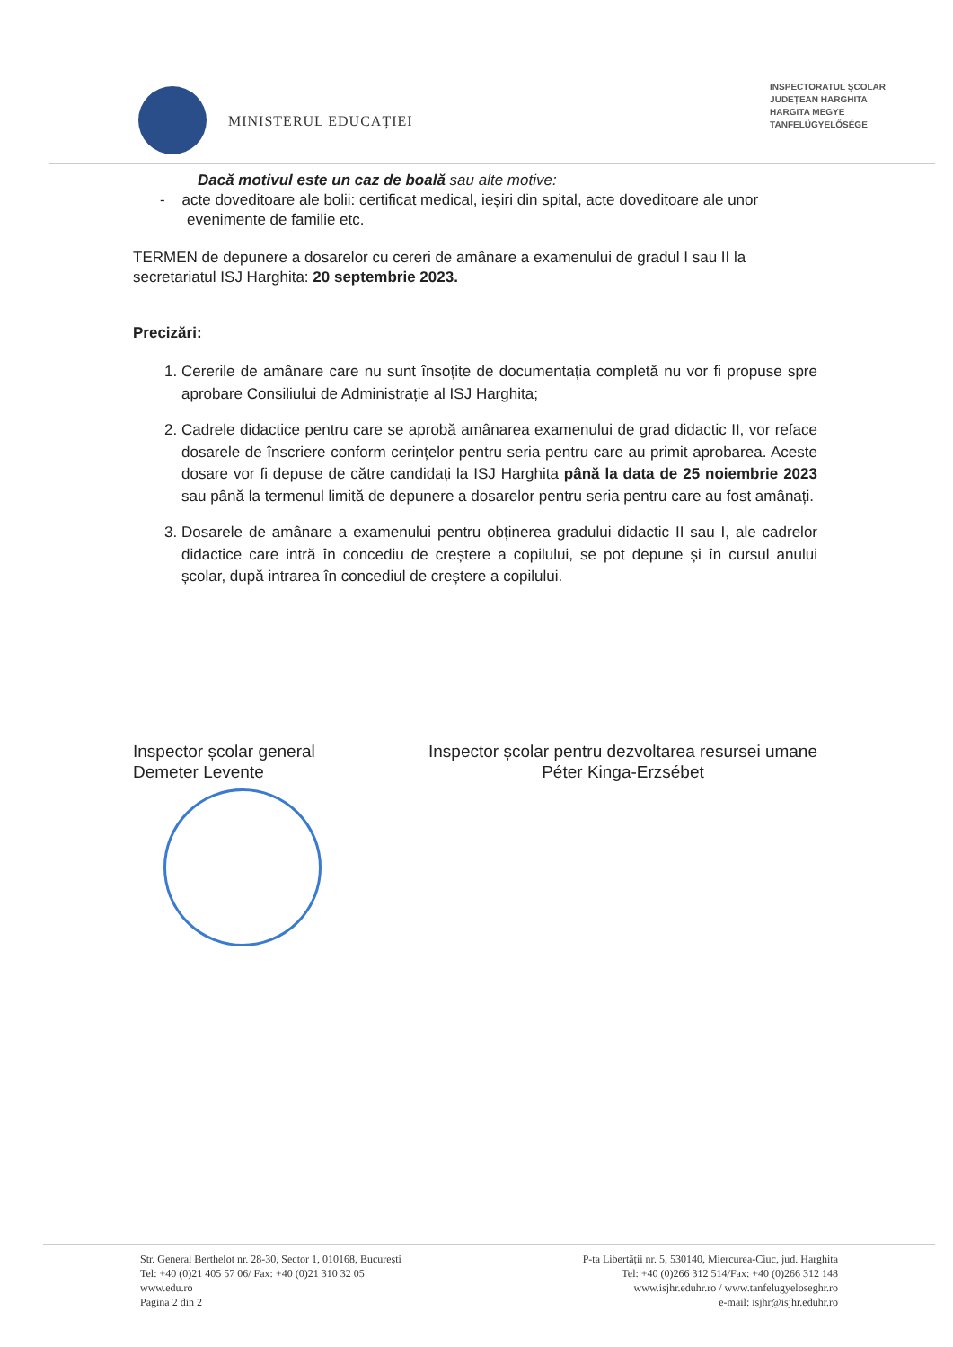MINISTERUL EDUCAȚIEI
INSPECTORATUL ȘCOLAR
JUDEȚEAN HARGHITA
HARGITA MEGYE
TANFELÜGYELŐSÉGE
Dacă motivul este un caz de boală sau alte motive:
- acte doveditoare ale bolii: certificat medical, ieșiri din spital, acte doveditoare ale unor evenimente de familie etc.
TERMEN de depunere a dosarelor cu cereri de amânare a examenului de gradul I sau II la secretariatul ISJ Harghita: 20 septembrie 2023.
Precizări:
1. Cererile de amânare care nu sunt însoțite de documentația completă nu vor fi propuse spre aprobare Consiliului de Administrație al ISJ Harghita;
2. Cadrele didactice pentru care se aprobă amânarea examenului de grad didactic II, vor reface dosarele de înscriere conform cerințelor pentru seria pentru care au primit aprobarea. Aceste dosare vor fi depuse de către candidați la ISJ Harghita până la data de 25 noiembrie 2023 sau până la termenul limită de depunere a dosarelor pentru seria pentru care au fost amânați.
3. Dosarele de amânare a examenului pentru obținerea gradului didactic II sau I, ale cadrelor didactice care intră în concediu de creștere a copilului, se pot depune și în cursul anului școlar, după intrarea în concediul de creștere a copilului.
Inspector școlar general
Demeter Levente
Inspector școlar pentru dezvoltarea resursei umane
Péter Kinga-Erzsébet
Str. General Berthelot nr. 28-30, Sector 1, 010168, București
Tel: +40 (0)21 405 57 06/ Fax: +40 (0)21 310 32 05
www.edu.ro
Pagina 2 din 2
P-ta Libertății nr. 5, 530140, Miercurea-Ciuc, jud. Harghita
Tel: +40 (0)266 312 514/Fax: +40 (0)266 312 148
www.isjhr.eduhr.ro / www.tanfelugyeloseghr.ro
e-mail: isjhr@isjhr.eduhr.ro